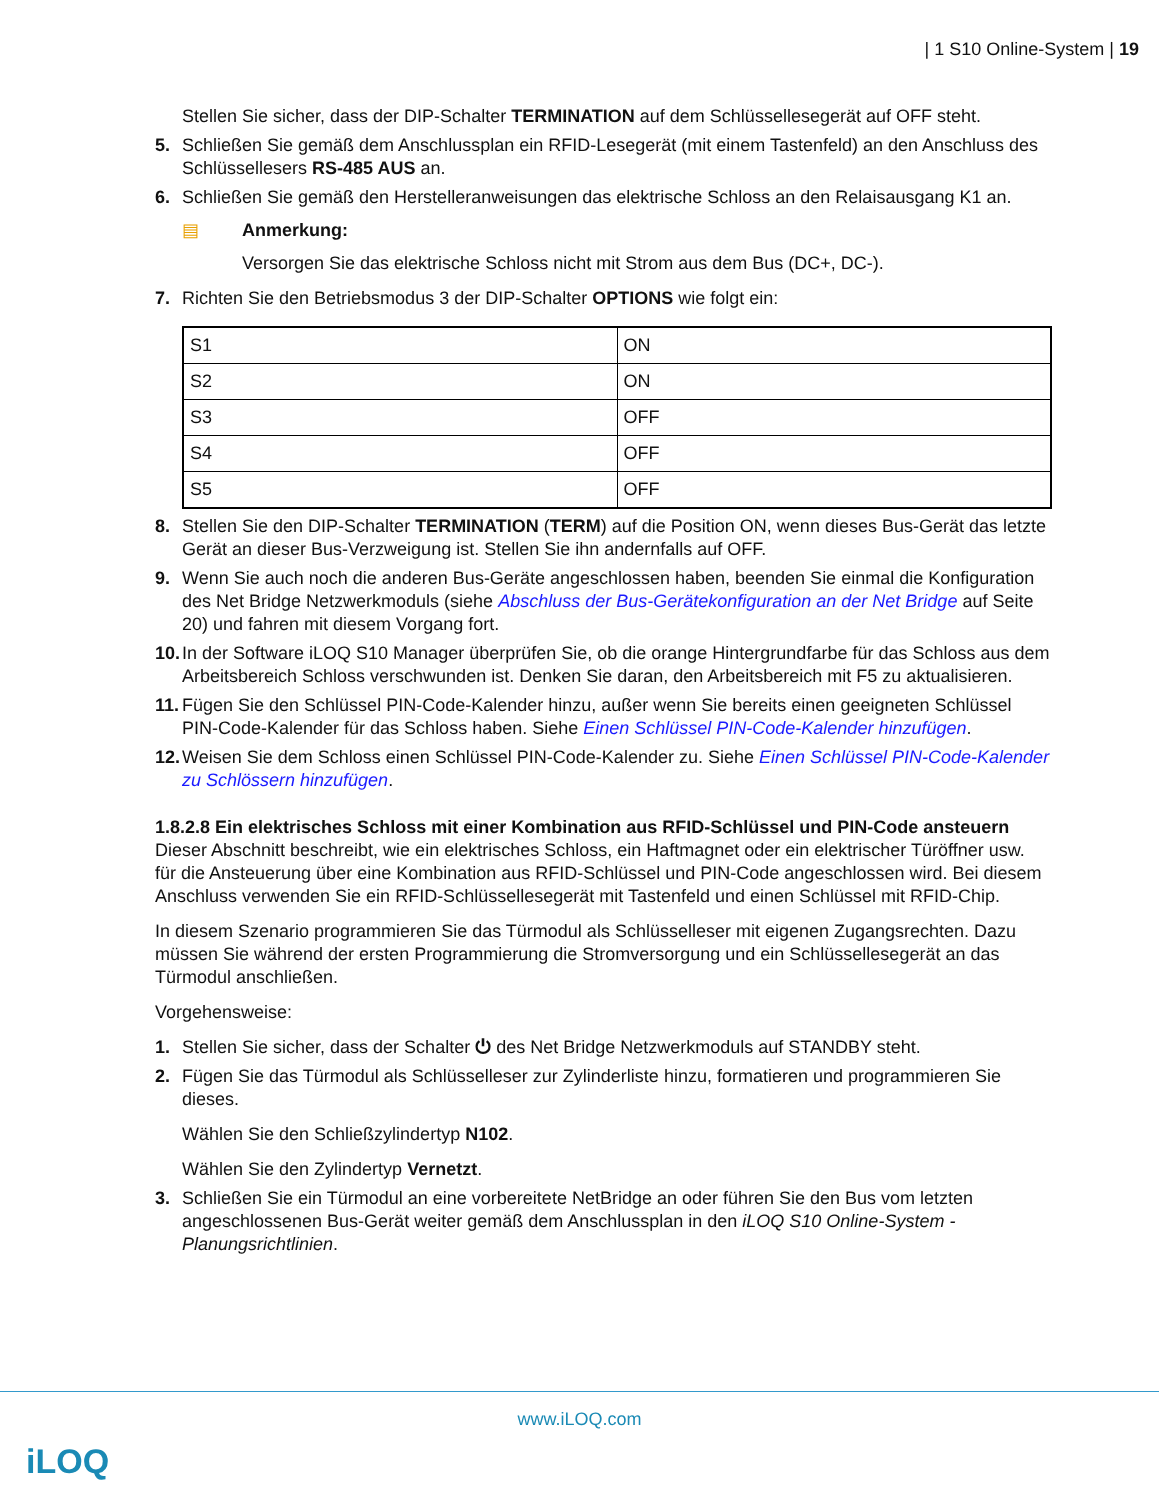| 1 S10 Online-System | 19
Stellen Sie sicher, dass der DIP-Schalter TERMINATION auf dem Schlüssellesegerät auf OFF steht.
5. Schließen Sie gemäß dem Anschlussplan ein RFID-Lesegerät (mit einem Tastenfeld) an den Anschluss des Schlüssellesers RS-485 AUS an.
6. Schließen Sie gemäß den Herstelleranweisungen das elektrische Schloss an den Relaisausgang K1 an.
▤ Anmerkung:
Versorgen Sie das elektrische Schloss nicht mit Strom aus dem Bus (DC+, DC-).
7. Richten Sie den Betriebsmodus 3 der DIP-Schalter OPTIONS wie folgt ein:
| S1 | ON |
| S2 | ON |
| S3 | OFF |
| S4 | OFF |
| S5 | OFF |
8. Stellen Sie den DIP-Schalter TERMINATION (TERM) auf die Position ON, wenn dieses Bus-Gerät das letzte Gerät an dieser Bus-Verzweigung ist. Stellen Sie ihn andernfalls auf OFF.
9. Wenn Sie auch noch die anderen Bus-Geräte angeschlossen haben, beenden Sie einmal die Konfiguration des Net Bridge Netzwerkmoduls (siehe Abschluss der Bus-Gerätekonfiguration an der Net Bridge auf Seite 20) und fahren mit diesem Vorgang fort.
10. In der Software iLOQ S10 Manager überprüfen Sie, ob die orange Hintergrundfarbe für das Schloss aus dem Arbeitsbereich Schloss verschwunden ist. Denken Sie daran, den Arbeitsbereich mit F5 zu aktualisieren.
11. Fügen Sie den Schlüssel PIN-Code-Kalender hinzu, außer wenn Sie bereits einen geeigneten Schlüssel PIN-Code-Kalender für das Schloss haben. Siehe Einen Schlüssel PIN-Code-Kalender hinzufügen.
12. Weisen Sie dem Schloss einen Schlüssel PIN-Code-Kalender zu. Siehe Einen Schlüssel PIN-Code-Kalender zu Schlössern hinzufügen.
1.8.2.8 Ein elektrisches Schloss mit einer Kombination aus RFID-Schlüssel und PIN-Code ansteuern
Dieser Abschnitt beschreibt, wie ein elektrisches Schloss, ein Haftmagnet oder ein elektrischer Türöffner usw. für die Ansteuerung über eine Kombination aus RFID-Schlüssel und PIN-Code angeschlossen wird. Bei diesem Anschluss verwenden Sie ein RFID-Schlüssellesegerät mit Tastenfeld und einen Schlüssel mit RFID-Chip.
In diesem Szenario programmieren Sie das Türmodul als Schlüsselleser mit eigenen Zugangsrechten. Dazu müssen Sie während der ersten Programmierung die Stromversorgung und ein Schlüssellesegerät an das Türmodul anschließen.
Vorgehensweise:
1. Stellen Sie sicher, dass der Schalter ⏻ des Net Bridge Netzwerkmoduls auf STANDBY steht.
2. Fügen Sie das Türmodul als Schlüsselleser zur Zylinderliste hinzu, formatieren und programmieren Sie dieses.
Wählen Sie den Schließzylindertyp N102.
Wählen Sie den Zylindertyp Vernetzt.
3. Schließen Sie ein Türmodul an eine vorbereitete NetBridge an oder führen Sie den Bus vom letzten angeschlossenen Bus-Gerät weiter gemäß dem Anschlussplan in den iLOQ S10 Online-System - Planungsrichtlinien.
www.iLOQ.com
iLOQ